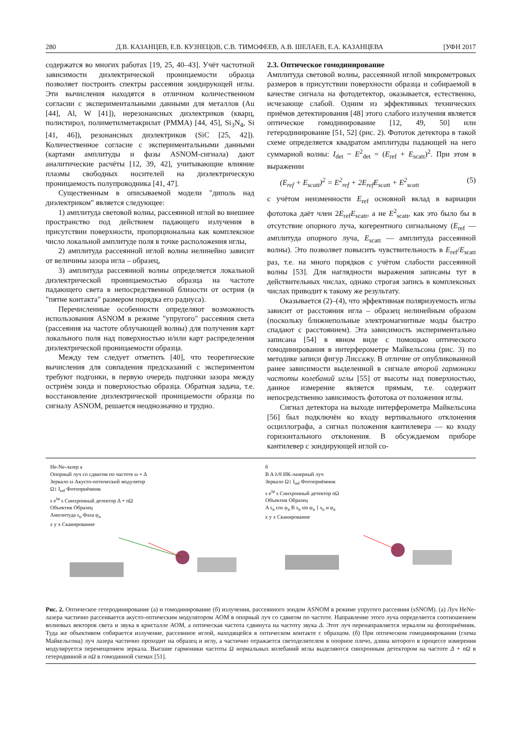280 Д.В. КАЗАНЦЕВ, Е.В. КУЗНЕЦОВ, С.В. ТИМОФЕЕВ, А.В. ШЕЛАЕВ, Е.А. КАЗАНЦЕВА [УФН 2017
содержатся во многих работах [19, 25, 40–43]. Учёт частотной зависимости диэлектрической проницаемости образца позволяет построить спектры рассеяния зондирующей иглы. Эти вычисления находятся в отличном количественном согласии с экспериментальными данными для металлов (Au [44], Al, W [41]), нерезонансных диэлектриков (кварц, полистирол, полиметилметакрилат (PMMA) [44, 45], Si<sub>3</sub>N<sub>4</sub>, Si [41, 46]), резонансных диэлектриков (SiC [25, 42]). Количественное согласие с экспериментальными данными (картами амплитуды и фазы ASNOM-сигнала) дают аналитические расчёты [12, 39, 42], учитывающие влияние плазмы свободных носителей на диэлектрическую проницаемость полупроводника [41, 47].
Существенным в описываемой модели "диполь над диэлектриком" является следующее:
1) амплитуда световой волны, рассеянной иглой во внешнее пространство под действием падающего излучения в присутствии поверхности, пропорциональна как комплексное число локальной амплитуде поля в точке расположения иглы,
2) амплитуда рассеянной иглой волны нелинейно зависит от величины зазора игла – образец,
3) амплитуда рассеянной волны определяется локальной диэлектрической проницаемостью образца на частоте падающего света в непосредственной близости от острия (в "пятне контакта" размером порядка его радиуса).
Перечисленные особенности определяют возможность использования ASNOM в режиме "упругого" рассеяния света (рассеяния на частоте облучающей волны) для получения карт локального поля над поверхностью и/или карт распределения диэлектрической проницаемости образца.
Между тем следует отметить [40], что теоретические вычисления для совпадения предсказаний с экспериментом требуют подгонки, в первую очередь подгонки зазора между остриём зонда и поверхностью образца. Обратная задача, т.е. восстановление диэлектрической проницаемости образца по сигналу ASNOM, решается неоднозначно и трудно.
2.3. Оптическое гомодинирование
Амплитуда световой волны, рассеянной иглой микрометровых размеров в присутствии поверхности образца и собираемой в качестве сигнала на фотодетектор, оказывается, естественно, исчезающе слабой. Одним из эффективных технических приёмов детектирования [48] этого слабого излучения является оптическое гомодинирование [12, 49, 50] или гетеродинирование [51, 52] (рис. 2). Фототок детектора в такой схеме определяется квадратом амплитуды падающей на него суммарной волны: I<sub>det</sub> ~ E<sup>2</sup><sub>det</sub> = (E<sub>ref</sub> + E<sub>scatt</sub>)<sup>2</sup>. При этом в выражении
(E<sub>ref</sub> + E<sub>scatt</sub>)<sup>2</sup> = E<sup>2</sup><sub>ref</sub> + 2E<sub>ref</sub>E<sub>scatt</sub> + E<sup>2</sup><sub>scatt</sub> (5)
с учётом неизменности E<sub>ref</sub> основной вклад в вариации фототока даёт член 2E<sub>ref</sub>E<sub>scatt</sub>, а не E<sup>2</sup><sub>scatt</sub>, как это было бы в отсутствие опорного луча, когерентного сигнальному (E<sub>ref</sub> — амплитуда опорного луча, E<sub>scatt</sub> — амплитуда рассеянной волны). Это позволяет повысить чувствительность в E<sub>ref</sub>/E<sub>scatt</sub> раз, т.е. на много порядков с учётом слабости рассеянной волны [53]. Для наглядности выражения записаны тут в действительных числах, однако строгая запись в комплексных числах приводит к такому же результату.
Оказывается (2)–(4), что эффективная поляризуемость иглы зависит от расстояния игла – образец нелинейным образом (поскольку ближнепольные электромагнитные моды быстро спадают с расстоянием). Эта зависимость экспериментально записана [54] в явном виде с помощью оптического гомодинирования в интерферометре Майкельсона (рис. 3) по методике записи фигур Лиссажу. В отличие от опубликованной ранее зависимости выделенной в сигнале второй гармоники частоты колебаний иглы [55] от высоты над поверхностью, данное измерение является прямым, т.е. содержит непосредственно зависимость фототока от положения иглы.
Сигнал детектора на выходе интерферометра Майкельсона [56] был подключён ко входу вертикального отклонения осциллографа, а сигнал положения кантилевера — ко входу горизонтального отклонения. В обсуждаемом приборе кантилевер с зондирующей иглой со-
He-Ne-лазер а
Опорный луч со сдвигом по частоте ω + Δ
Зеркало ω Акусто-оптический модулятор
Ω↕ I<sub>ref</sub> Фотоприёмник
s e<sup>iφ</sup> s Синхронный детектор Δ + nΩ
Объектив Образец
Амплитуда s<sub>n</sub> Фаза φ<sub>n</sub>
z y x Сканирование
б
B A λ/8 ИК-лазерный луч
Зеркало Ω↕ I<sub>ref</sub> Фотоприёмник
s e<sup>iφ</sup> s Синхронный детектор nΩ
Объектив Образец
A s<sub>n</sub> cos φ<sub>n</sub> B s<sub>n</sub> sin φ<sub>n</sub> } s<sub>n</sub> и φ<sub>n</sub>
z y x Сканирование
Рис. 2. Оптическое гетеродинирование (а) и гомодинирование (б) излучения, рассеянного зондом ASNOM в режиме упругого рассеяния (sSNOM). (а) Луч HeNe-лазера частично рассеивается акусто-оптическим модулятором АОМ в опорный луч со сдвигом по частоте. Направление этого луча определяется соотношением волновых векторов света и звука в кристалле АОМ, а оптическая частота сдвинута на частоту звука Δ. Этот луч перенаправляется зеркалом на фотоприёмник. Туда же объективом собирается излучение, рассеянное иглой, находящейся в оптическом контакте с образцом. (б) При оптическом гомодинировании (схема Майкельсона) луч лазера частично проходит на образец и иглу, а частично отражается светоделителем в опорное плечо, длина которого в процессе измерения модулируется перемещением зеркала. Высшие гармоники частоты Ω нормальных колебаний иглы выделяются синхронным детектором на частоте Δ + nΩ в гетеродинной и nΩ в гомодинной схемах [51].